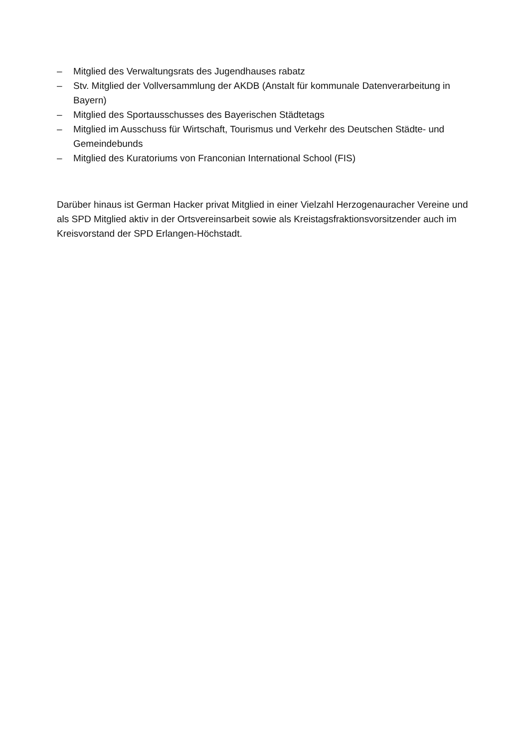– Mitglied des Verwaltungsrats des Jugendhauses rabatz
– Stv. Mitglied der Vollversammlung der AKDB (Anstalt für kommunale Datenverarbeitung in Bayern)
– Mitglied des Sportausschusses des Bayerischen Städtetags
– Mitglied im Ausschuss für Wirtschaft, Tourismus und Verkehr des Deutschen Städte- und Gemeindebunds
– Mitglied des Kuratoriums von Franconian International School (FIS)
Darüber hinaus ist German Hacker privat Mitglied in einer Vielzahl Herzogenauracher Vereine und als SPD Mitglied aktiv in der Ortsvereinsarbeit sowie als Kreistagsfraktionsvorsitzender auch im Kreisvorstand der SPD Erlangen-Höchstadt.